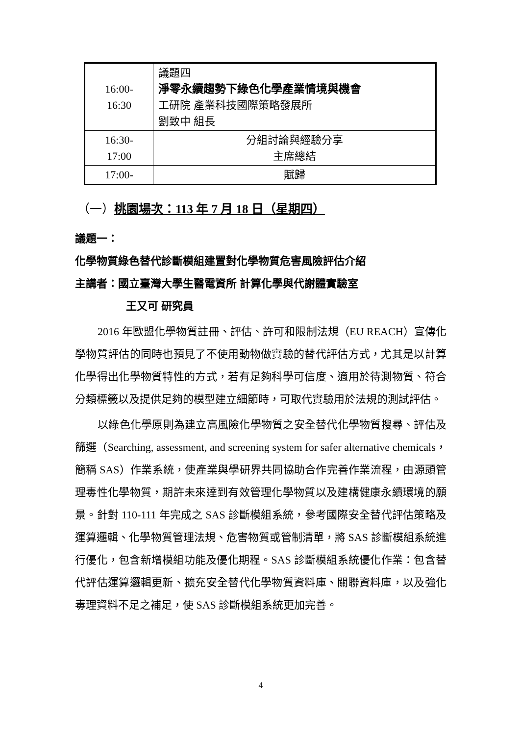| 16:00- 16:30 | 議題四 淨零永續趨勢下綠色化學產業情境與機會 工研院 產業科技國際策略發展所 劉致中 組長 |
| 16:30- 17:00 | 分組討論與經驗分享 主席總結 |
| 17:00- | 賦歸 |
（一）桃園場次：113 年 7 月 18 日（星期四）
議題一：
化學物質綠色替代診斷模組建置對化學物質危害風險評估介紹
主講者：國立臺灣大學生醫電資所 計算化學與代謝體實驗室
王又可 研究員
2016 年歐盟化學物質註冊、評估、許可和限制法規（EU REACH）宣傳化學物質評估的同時也預見了不使用動物做實驗的替代評估方式，尤其是以計算化學得出化學物質特性的方式，若有足夠科學可信度、適用於待測物質、符合分類標籤以及提供足夠的模型建立細節時，可取代實驗用於法規的測試評估。
以綠色化學原則為建立高風險化學物質之安全替代化學物質搜尋、評估及篩選（Searching, assessment, and screening system for safer alternative chemicals，簡稱 SAS）作業系統，使產業與學研界共同協助合作完善作業流程，由源頭管理毒性化學物質，期許未來達到有效管理化學物質以及建構健康永續環境的願景。針對 110-111 年完成之 SAS 診斷模組系統，參考國際安全替代評估策略及運算邏輯、化學物質管理法規、危害物質或管制清單，將 SAS 診斷模組系統進行優化，包含新增模組功能及優化期程。SAS 診斷模組系統優化作業：包含替代評估運算邏輯更新、擴充安全替代化學物質資料庫、關聯資料庫，以及強化毒理資料不足之補足，使 SAS 診斷模組系統更加完善。
4